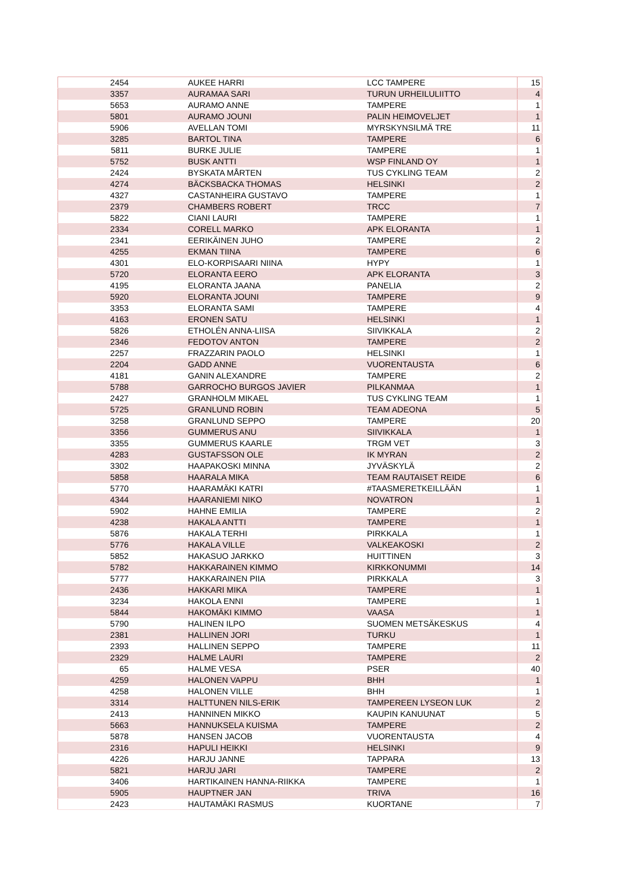| 2454 | AUKEE HARRI | LCC TAMPERE | 15 |
| 3357 | AURAMAA SARI | TURUN URHEILULIITTO | 4 |
| 5653 | AURAMO ANNE | TAMPERE | 1 |
| 5801 | AURAMO JOUNI | PALIN HEIMOVELJET | 1 |
| 5906 | AVELLAN TOMI | MYRSKYNSILMÄ TRE | 11 |
| 3285 | BARTOL TINA | TAMPERE | 6 |
| 5811 | BURKE JULIE | TAMPERE | 1 |
| 5752 | BUSK ANTTI | WSP FINLAND OY | 1 |
| 2424 | BYSKATA MÅRTEN | TUS CYKLING TEAM | 2 |
| 4274 | BÄCKSBACKA THOMAS | HELSINKI | 2 |
| 4327 | CASTANHEIRA GUSTAVO | TAMPERE | 1 |
| 2379 | CHAMBERS ROBERT | TRCC | 7 |
| 5822 | CIANI LAURI | TAMPERE | 1 |
| 2334 | CORELL MARKO | APK ELORANTA | 1 |
| 2341 | EERIKÄINEN JUHO | TAMPERE | 2 |
| 4255 | EKMAN TIINA | TAMPERE | 6 |
| 4301 | ELO-KORPISAARI NIINA | HYPY | 1 |
| 5720 | ELORANTA EERO | APK ELORANTA | 3 |
| 4195 | ELORANTA JAANA | PANELIA | 2 |
| 5920 | ELORANTA JOUNI | TAMPERE | 9 |
| 3353 | ELORANTA SAMI | TAMPERE | 4 |
| 4163 | ERONEN SATU | HELSINKI | 1 |
| 5826 | ETHOLÉN ANNA-LIISA | SIIVIKKALA | 2 |
| 2346 | FEDOTOV ANTON | TAMPERE | 2 |
| 2257 | FRAZZARIN PAOLO | HELSINKI | 1 |
| 2204 | GADD ANNE | VUORENTAUSTA | 6 |
| 4181 | GANIN ALEXANDRE | TAMPERE | 2 |
| 5788 | GARROCHO BURGOS JAVIER | PILKANMAA | 1 |
| 2427 | GRANHOLM MIKAEL | TUS CYKLING TEAM | 1 |
| 5725 | GRANLUND ROBIN | TEAM ADEONA | 5 |
| 3258 | GRANLUND SEPPO | TAMPERE | 20 |
| 3356 | GUMMERUS ANU | SIIVIKKALA | 1 |
| 3355 | GUMMERUS KAARLE | TRGM VET | 3 |
| 4283 | GUSTAFSSON OLE | IK MYRAN | 2 |
| 3302 | HAAPAKOSKI MINNA | JYVÄSKYLÄ | 2 |
| 5858 | HAARALA MIKA | TEAM RAUTAISET REIDE | 6 |
| 5770 | HAARAMÄKI KATRI | #TAASMERETKEILLÄÄN | 1 |
| 4344 | HAARANIEMI NIKO | NOVATRON | 1 |
| 5902 | HAHNE EMILIA | TAMPERE | 2 |
| 4238 | HAKALA ANTTI | TAMPERE | 1 |
| 5876 | HAKALA TERHI | PIRKKALA | 1 |
| 5776 | HAKALA VILLE | VALKEAKOSKI | 2 |
| 5852 | HAKASUO JARKKO | HUITTINEN | 3 |
| 5782 | HAKKARAINEN KIMMO | KIRKKONUMMI | 14 |
| 5777 | HAKKARAINEN PIIA | PIRKKALA | 3 |
| 2436 | HAKKARI MIKA | TAMPERE | 1 |
| 3234 | HAKOLA ENNI | TAMPERE | 1 |
| 5844 | HAKOMÄKI KIMMO | VAASA | 1 |
| 5790 | HALINEN ILPO | SUOMEN METSÄKESKUS | 4 |
| 2381 | HALLINEN JORI | TURKU | 1 |
| 2393 | HALLINEN SEPPO | TAMPERE | 11 |
| 2329 | HALME LAURI | TAMPERE | 2 |
| 65 | HALME VESA | PSER | 40 |
| 4259 | HALONEN VAPPU | BHH | 1 |
| 4258 | HALONEN VILLE | BHH | 1 |
| 3314 | HALTTUNEN NILS-ERIK | TAMPEREEN LYSEON LUK | 2 |
| 2413 | HANNINEN MIKKO | KAUPIN KANUUNAT | 5 |
| 5663 | HANNUKSELA KUISMA | TAMPERE | 2 |
| 5878 | HANSEN JACOB | VUORENTAUSTA | 4 |
| 2316 | HAPULI HEIKKI | HELSINKI | 9 |
| 4226 | HARJU JANNE | TAPPARA | 13 |
| 5821 | HARJU JARI | TAMPERE | 2 |
| 3406 | HARTIKAINEN HANNA-RIIKKA | TAMPERE | 1 |
| 5905 | HAUPTNER JAN | TRIVA | 16 |
| 2423 | HAUTAMÄKI RASMUS | KUORTANE | 7 |